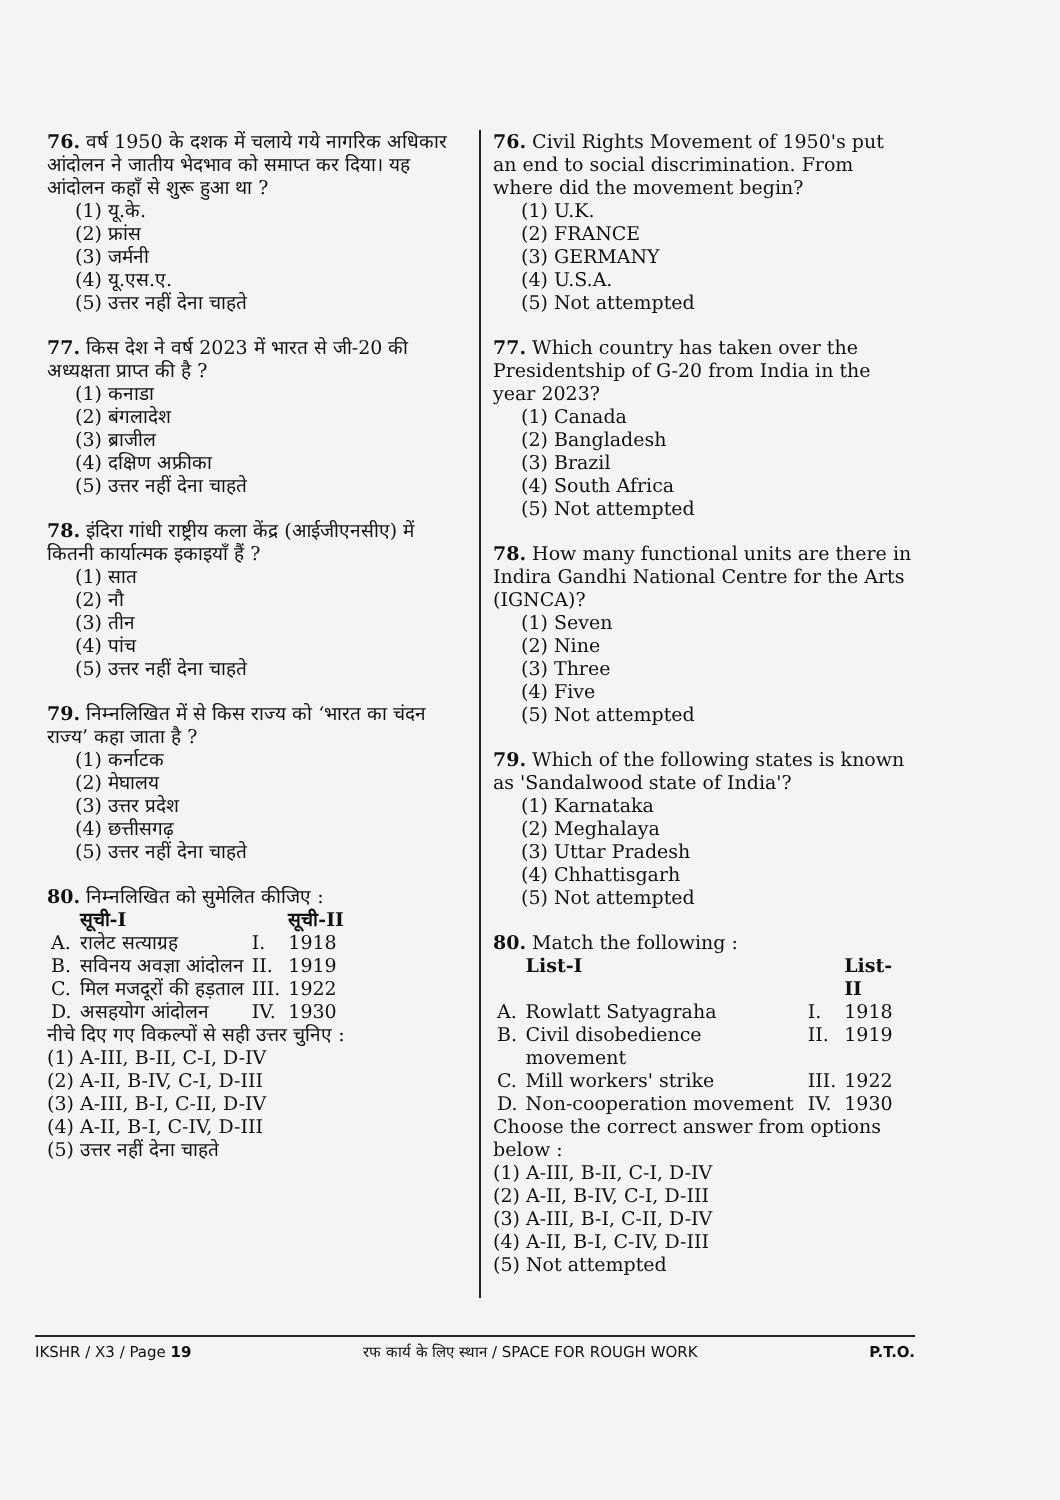76. वर्ष 1950 के दशक में चलाये गये नागरिक अधिकार आंदोलन ने जातीय भेदभाव को समाप्त कर दिया। यह आंदोलन कहाँ से शुरू हुआ था ?
(1) यू.के.
(2) फ्रांस
(3) जर्मनी
(4) यू.एस.ए.
(5) उत्तर नहीं देना चाहते
77. किस देश ने वर्ष 2023 में भारत से जी-20 की अध्यक्षता प्राप्त की है ?
(1) कनाडा
(2) बंगलादेश
(3) ब्राजील
(4) दक्षिण अफ्रीका
(5) उत्तर नहीं देना चाहते
78. इंदिरा गांधी राष्ट्रीय कला केंद्र (आईजीएनसीए) में कितनी कार्यात्मक इकाइयाँ हैं ?
(1) सात
(2) नौ
(3) तीन
(4) पांच
(5) उत्तर नहीं देना चाहते
79. निम्नलिखित में से किस राज्य को ‘भारत का चंदन राज्य’ कहा जाता है ?
(1) कर्नाटक
(2) मेघालय
(3) उत्तर प्रदेश
(4) छत्तीसगढ़
(5) उत्तर नहीं देना चाहते
80. निम्नलिखित को सुमेलित कीजिए :
| | सूची-I | | सूची-II |
| --- | --- | --- | --- |
| A. | रालेट सत्याग्रह | I. | 1918 |
| B. | सविनय अवज्ञा आंदोलन | II. | 1919 |
| C. | मिल मजदूरों की हड़ताल | III. | 1922 |
| D. | असहयोग आंदोलन | IV. | 1930 |
नीचे दिए गए विकल्पों से सही उत्तर चुनिए :
(1) A-III, B-II, C-I, D-IV
(2) A-II, B-IV, C-I, D-III
(3) A-III, B-I, C-II, D-IV
(4) A-II, B-I, C-IV, D-III
(5) उत्तर नहीं देना चाहते
76. Civil Rights Movement of 1950's put an end to social discrimination. From where did the movement begin?
(1) U.K.
(2) FRANCE
(3) GERMANY
(4) U.S.A.
(5) Not attempted
77. Which country has taken over the Presidentship of G-20 from India in the year 2023?
(1) Canada
(2) Bangladesh
(3) Brazil
(4) South Africa
(5) Not attempted
78. How many functional units are there in Indira Gandhi National Centre for the Arts (IGNCA)?
(1) Seven
(2) Nine
(3) Three
(4) Five
(5) Not attempted
79. Which of the following states is known as 'Sandalwood state of India'?
(1) Karnataka
(2) Meghalaya
(3) Uttar Pradesh
(4) Chhattisgarh
(5) Not attempted
80. Match the following :
| | List-I | | List-II |
| --- | --- | --- | --- |
| A. | Rowlatt Satyagraha | I. | 1918 |
| B. | Civil disobedience movement | II. | 1919 |
| C. | Mill workers' strike | III. | 1922 |
| D. | Non-cooperation movement | IV. | 1930 |
Choose the correct answer from options below :
(1) A-III, B-II, C-I, D-IV
(2) A-II, B-IV, C-I, D-III
(3) A-III, B-I, C-II, D-IV
(4) A-II, B-I, C-IV, D-III
(5) Not attempted
IKSHR / X3 / Page 19 रफ कार्य के लिए स्थान / SPACE FOR ROUGH WORK P.T.O.